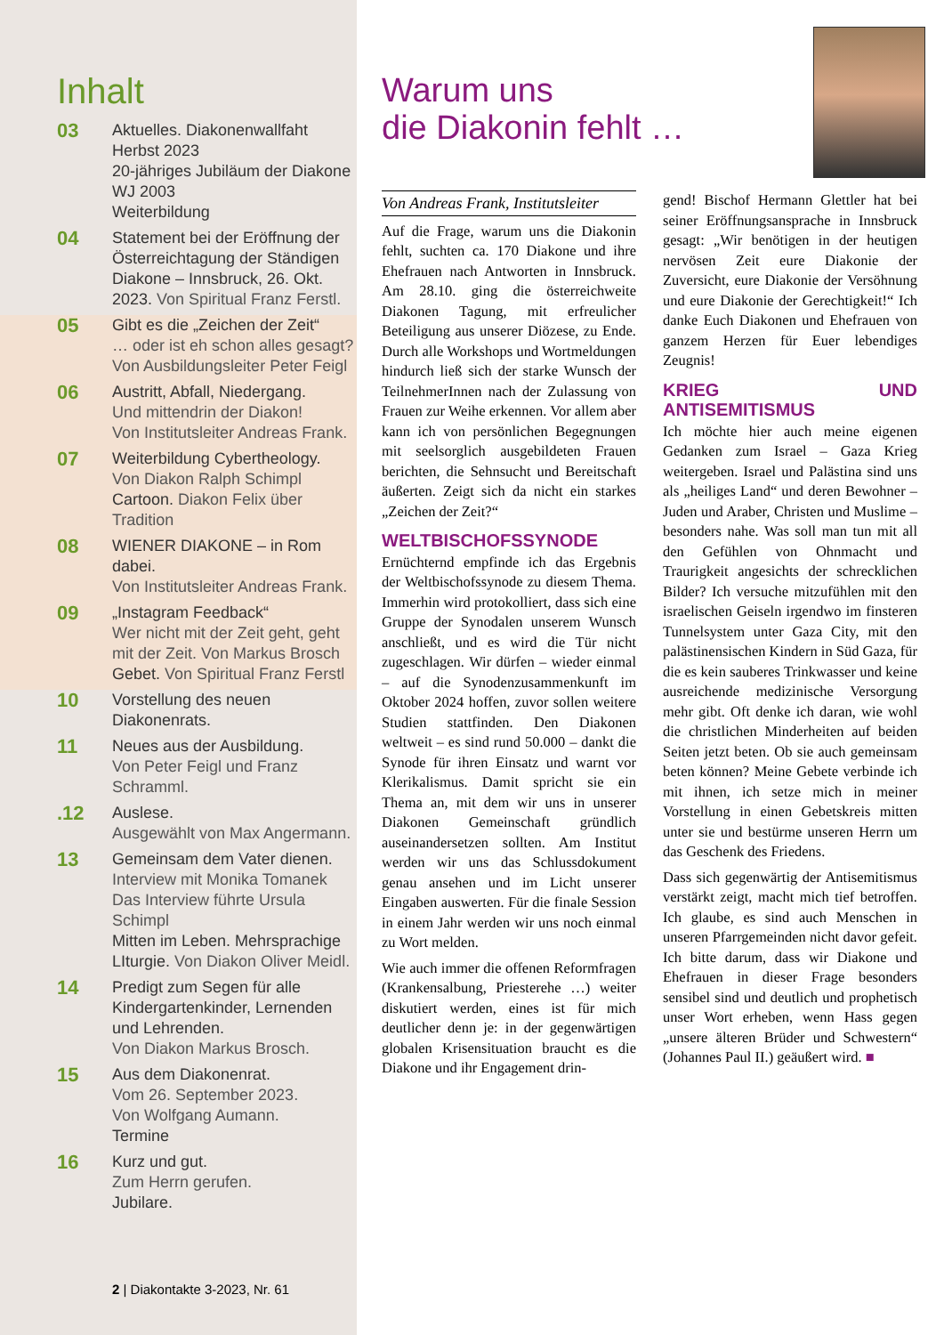Inhalt
03
Aktuelles. Diakonenwallfaht Herbst 2023
20-jähriges Jubiläum der Diakone WJ 2003
Weiterbildung
04
Statement bei der Eröffnung der Österreichtagung der Ständigen Diakone – Innsbruck, 26. Okt. 2023. Von Spiritual Franz Ferstl.
05
Gibt es die „Zeichen der Zeit“
… oder ist eh schon alles gesagt?
Von Ausbildungsleiter Peter Feigl
06
Austritt, Abfall, Niedergang.
Und mittendrin der Diakon!
Von Institutsleiter Andreas Frank.
07
Weiterbildung Cybertheology.
Von Diakon Ralph Schimpl
Cartoon. Diakon Felix über Tradition
08
WIENER DIAKONE – in Rom dabei.
Von Institutsleiter Andreas Frank.
09
„Instagram Feedback“
Wer nicht mit der Zeit geht, geht mit der Zeit. Von Markus Brosch
Gebet. Von Spiritual Franz Ferstl
10
Vorstellung des neuen Diakonenrats.
11
Neues aus der Ausbildung.
Von Peter Feigl und Franz Schramml.
.12
Auslese.
Ausgewählt von Max Angermann.
13
Gemeinsam dem Vater dienen.
Interview mit Monika Tomanek
Das Interview führte Ursula Schimpl
Mitten im Leben. Mehrsprachige LIturgie. Von Diakon Oliver Meidl.
14
Predigt zum Segen für alle Kindergartenkinder, Lernenden und Lehrenden.
Von Diakon Markus Brosch.
15
Aus dem Diakonenrat.
Vom 26. September 2023.
Von Wolfgang Aumann.
Termine
16
Kurz und gut.
Zum Herrn gerufen.
Jubilare.
2 | Diakontakte 3-2023, Nr. 61
Warum uns
die Diakonin fehlt …
Von Andreas Frank, Institutsleiter
Auf die Frage, warum uns die Diakonin fehlt, suchten ca. 170 Diakone und ihre Ehefrauen nach Antworten in Innsbruck. Am 28.10. ging die österreichweite Diakonen Tagung, mit erfreulicher Beteiligung aus unserer Diözese, zu Ende. Durch alle Workshops und Wortmeldungen hindurch ließ sich der starke Wunsch der TeilnehmerInnen nach der Zulassung von Frauen zur Weihe erkennen. Vor allem aber kann ich von persönlichen Begegnungen mit seelsorglich ausgebildeten Frauen berichten, die Sehnsucht und Bereitschaft äußerten. Zeigt sich da nicht ein starkes „Zeichen der Zeit?“
WELTBISCHOFSSYNODE
Ernüchternd empfinde ich das Ergebnis der Weltbischofssynode zu diesem Thema. Immerhin wird protokolliert, dass sich eine Gruppe der Synodalen unserem Wunsch anschließt, und es wird die Tür nicht zugeschlagen. Wir dürfen – wieder einmal – auf die Synodenzusammenkunft im Oktober 2024 hoffen, zuvor sollen weitere Studien stattfinden. Den Diakonen weltweit – es sind rund 50.000 – dankt die Synode für ihren Einsatz und warnt vor Klerikalismus. Damit spricht sie ein Thema an, mit dem wir uns in unserer Diakonen Gemeinschaft gründlich auseinandersetzen sollten. Am Institut werden wir uns das Schlussdokument genau ansehen und im Licht unserer Eingaben auswerten. Für die finale Session in einem Jahr werden wir uns noch einmal zu Wort melden.
Wie auch immer die offenen Reformfragen (Krankensalbung, Priesterehe …) weiter diskutiert werden, eines ist für mich deutlicher denn je: in der gegenwärtigen globalen Krisensituation braucht es die Diakone und ihr Engagement drin-
gend! Bischof Hermann Glettler hat bei seiner Eröffnungsansprache in Innsbruck gesagt: „Wir benötigen in der heutigen nervösen Zeit eure Diakonie der Zuversicht, eure Diakonie der Versöhnung und eure Diakonie der Gerechtigkeit!“ Ich danke Euch Diakonen und Ehefrauen von ganzem Herzen für Euer lebendiges Zeugnis!
KRIEG UND ANTISEMITISMUS
Ich möchte hier auch meine eigenen Gedanken zum Israel – Gaza Krieg weitergeben. Israel und Palästina sind uns als „heiliges Land“ und deren Bewohner – Juden und Araber, Christen und Muslime – besonders nahe. Was soll man tun mit all den Gefühlen von Ohnmacht und Traurigkeit angesichts der schrecklichen Bilder? Ich versuche mitzufühlen mit den israelischen Geiseln irgendwo im finsteren Tunnelsystem unter Gaza City, mit den palästinensischen Kindern in Süd Gaza, für die es kein sauberes Trinkwasser und keine ausreichende medizinische Versorgung mehr gibt. Oft denke ich daran, wie wohl die christlichen Minderheiten auf beiden Seiten jetzt beten. Ob sie auch gemeinsam beten können? Meine Gebete verbinde ich mit ihnen, ich setze mich in meiner Vorstellung in einen Gebetskreis mitten unter sie und bestürme unseren Herrn um das Geschenk des Friedens.
Dass sich gegenwärtig der Antisemitismus verstärkt zeigt, macht mich tief betroffen. Ich glaube, es sind auch Menschen in unseren Pfarrgemeinden nicht davor gefeit. Ich bitte darum, dass wir Diakone und Ehefrauen in dieser Frage besonders sensibel sind und deutlich und prophetisch unser Wort erheben, wenn Hass gegen „unsere älteren Brüder und Schwestern“ (Johannes Paul II.) geäußert wird. ■